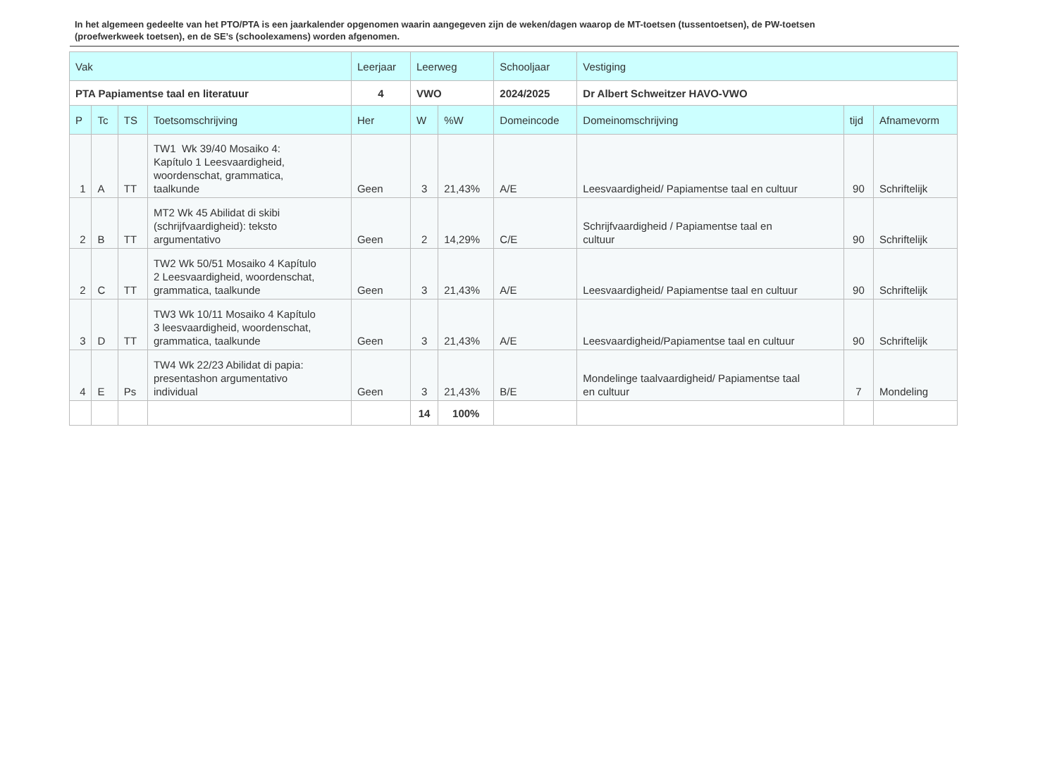In het algemeen gedeelte van het PTO/PTA is een jaarkalender opgenomen waarin aangegeven zijn de weken/dagen waarop de MT-toetsen (tussentoetsen), de PW-toetsen (proefwerkweek toetsen), en de SE’s (schoolexamens) worden afgenomen.
| Vak | | | | Leerjaar | Leerweg | | Schooljaar | Vestiging | | |
| --- | --- | --- | --- | --- | --- | --- | --- | --- | --- | --- |
| PTA Papiamentse taal en literatuur | | | | 4 | VWO | | 2024/2025 | Dr Albert Schweitzer HAVO-VWO | | |
| P | Tc | TS | Toetsomschrijving | Her | W | %W | Domeincode | Domeinomschrijving | tijd | Afnamevorm |
| 1 | A | TT | TW1 Wk 39/40 Mosaiko 4: Kapítulo 1 Leesvaardigheid, woordenschat, grammatica, taalkunde | Geen | 3 | 21,43% | A/E | Leesvaardigheid/ Papiamentse taal en cultuur | 90 | Schriftelijk |
| 2 | B | TT | MT2 Wk 45 Abilidat di skibi (schrijfvaardigheid): teksto argumentativo | Geen | 2 | 14,29% | C/E | Schrijfvaardigheid / Papiamentse taal en cultuur | 90 | Schriftelijk |
| 2 | C | TT | TW2 Wk 50/51 Mosaiko 4 Kapítulo 2 Leesvaardigheid, woordenschat, grammatica, taalkunde | Geen | 3 | 21,43% | A/E | Leesvaardigheid/ Papiamentse taal en cultuur | 90 | Schriftelijk |
| 3 | D | TT | TW3 Wk 10/11 Mosaiko 4 Kapítulo 3 leesvaardigheid, woordenschat, grammatica, taalkunde | Geen | 3 | 21,43% | A/E | Leesvaardigheid/Papiamentse taal en cultuur | 90 | Schriftelijk |
| 4 | E | Ps | TW4 Wk 22/23 Abilidat di papia: presentashon argumentativo individual | Geen | 3 | 21,43% | B/E | Mondelinge taalvaardigheid/ Papiamentse taal en cultuur | 7 | Mondeling |
| | | | | | 14 | 100% | | | | |